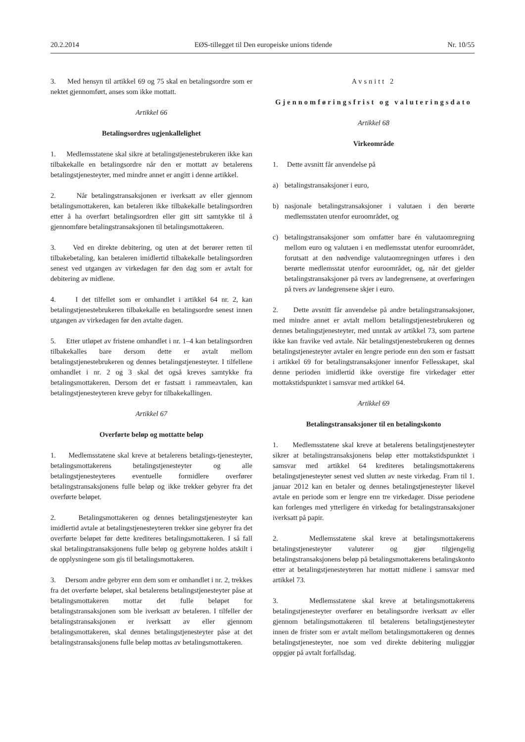20.2.2014 EØS-tillegget til Den europeiske unions tidende Nr. 10/55
3. Med hensyn til artikkel 69 og 75 skal en betalingsordre som er nektet gjennomført, anses som ikke mottatt.
Artikkel 66
Betalingsordres ugjenkallelighet
1. Medlemsstatene skal sikre at betalingstjenestebrukeren ikke kan tilbakekalle en betalingsordre når den er mottatt av betalerens betalingstjenesteyter, med mindre annet er angitt i denne artikkel.
2. Når betalingstransaksjonen er iverksatt av eller gjennom betalingsmottakeren, kan betaleren ikke tilbakekalle betalingsordren etter å ha overført betalingsordren eller gitt sitt samtykke til å gjennomføre betalingstransaksjonen til betalingsmottakeren.
3. Ved en direkte debitering, og uten at det berører retten til tilbakebetaling, kan betaleren imidlertid tilbakekalle betalingsordren senest ved utgangen av virkedagen før den dag som er avtalt for debitering av midlene.
4. I det tilfellet som er omhandlet i artikkel 64 nr. 2, kan betalingstjenestebrukeren tilbakekalle en betalingsordre senest innen utgangen av virkedagen før den avtalte dagen.
5. Etter utløpet av fristene omhandlet i nr. 1–4 kan betalingsordren tilbakekalles bare dersom dette er avtalt mellom betalingstjenestebrukeren og dennes betalingstjenesteyter. I tilfellene omhandlet i nr. 2 og 3 skal det også kreves samtykke fra betalingsmottakeren. Dersom det er fastsatt i rammeavtalen, kan betalingstjenesteyteren kreve gebyr for tilbakekallingen.
Artikkel 67
Overførte beløp og mottatte beløp
1. Medlemsstatene skal kreve at betalerens betalings-tjenesteyter, betalingsmottakerens betalingstjenesteyter og alle betalingstjenesteyteres eventuelle formidlere overfører betalingstransaksjonens fulle beløp og ikke trekker gebyrer fra det overførte beløpet.
2. Betalingsmottakeren og dennes betalingstjenesteyter kan imidlertid avtale at betalingstjenesteyteren trekker sine gebyrer fra det overførte beløpet før dette krediteres betalingsmottakeren. I så fall skal betalingstransaksjonens fulle beløp og gebyrene holdes atskilt i de opplysningene som gis til betalingsmottakeren.
3. Dersom andre gebyrer enn dem som er omhandlet i nr. 2, trekkes fra det overførte beløpet, skal betalerens betalingstjenesteyter påse at betalingsmottakeren mottar det fulle beløpet for betalingstransaksjonen som ble iverksatt av betaleren. I tilfeller der betalingstransaksjonen er iverksatt av eller gjennom betalingsmottakeren, skal dennes betalingstjenesteyter påse at det betalingstransaksjonens fulle beløp mottas av betalingsmottakeren.
Avsnitt 2
Gjennomføringsfrist og valuteringsdato
Artikkel 68
Virkeområde
1. Dette avsnitt får anvendelse på
a) betalingstransaksjoner i euro,
b) nasjonale betalingstransaksjoner i valutaen i den berørte medlemsstaten utenfor euroområdet, og
c) betalingstransaksjoner som omfatter bare én valutaomregning mellom euro og valutaen i en medlemsstat utenfor euroområdet, forutsatt at den nødvendige valutaomregningen utføres i den berørte medlemsstat utenfor euroområdet, og, når det gjelder betalingstransaksjoner på tvers av landegrensene, at overføringen på tvers av landegrensene skjer i euro.
2. Dette avsnitt får anvendelse på andre betalingstransaksjoner, med mindre annet er avtalt mellom betalingstjenestebrukeren og dennes betalingstjenesteyter, med unntak av artikkel 73, som partene ikke kan fravike ved avtale. Når betalingstjenestebrukeren og dennes betalingstjenesteyter avtaler en lengre periode enn den som er fastsatt i artikkel 69 for betalingstransaksjoner innenfor Fellesskapet, skal denne perioden imidlertid ikke overstige fire virkedager etter mottakstidspunktet i samsvar med artikkel 64.
Artikkel 69
Betalingstransaksjoner til en betalingskonto
1. Medlemsstatene skal kreve at betalerens betalingstjenesteyter sikrer at betalingstransaksjonens beløp etter mottakstidspunktet i samsvar med artikkel 64 krediteres betalingsmottakerens betalingstjenesteyter senest ved slutten av neste virkedag. Fram til 1. januar 2012 kan en betaler og dennes betalingstjenesteyter likevel avtale en periode som er lengre enn tre virkedager. Disse periodene kan forlenges med ytterligere én virkedag for betalingstransaksjoner iverksatt på papir.
2. Medlemsstatene skal kreve at betalingsmottakerens betalingstjenesteyter valuterer og gjør tilgjengelig betalingstransaksjonens beløp på betalingsmottakerens betalingskonto etter at betalingstjenesteyteren har mottatt midlene i samsvar med artikkel 73.
3. Medlemsstatene skal kreve at betalingsmottakerens betalingstjenesteyter overfører en betalingsordre iverksatt av eller gjennom betalingsmottakeren til betalerens betalingstjenesteyter innen de frister som er avtalt mellom betalingsmottakeren og dennes betalingstjenesteyter, noe som ved direkte debitering muliggjør oppgjør på avtalt forfallsdag.